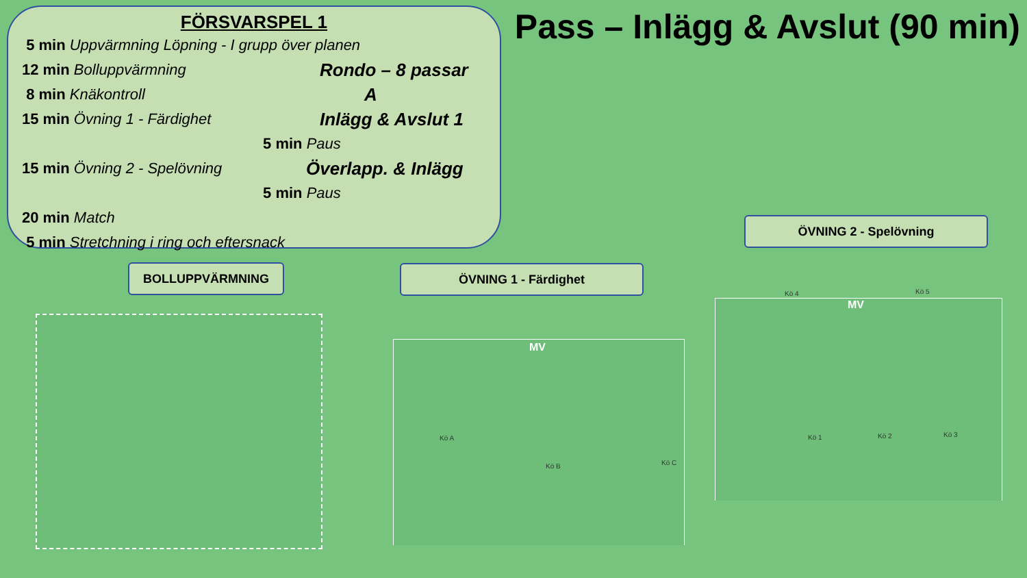FÖRSVARSPEL 1
5 min Uppvärmning Löpning - I grupp över planen
12 min Bolluppvärmning
Rondo – 8 passar
8 min Knäkontroll
A
15 min Övning 1 - Färdighet
Inlägg & Avslut 1
5 min Paus
15 min Övning 2 - Spelövning
Överlapp. & Inlägg
5 min Paus
20 min Match
5 min Stretchning i ring och eftersnack
Pass – Inlägg & Avslut (90 min)
BOLLUPPVÄRMNING ÖVNING 1 - Färdighet
ÖVNING 2 - Spelövning
MV
Kö A
Kö B Kö C
MV
Kö 4 Kö 5
Kö 1 Kö 2 Kö 3